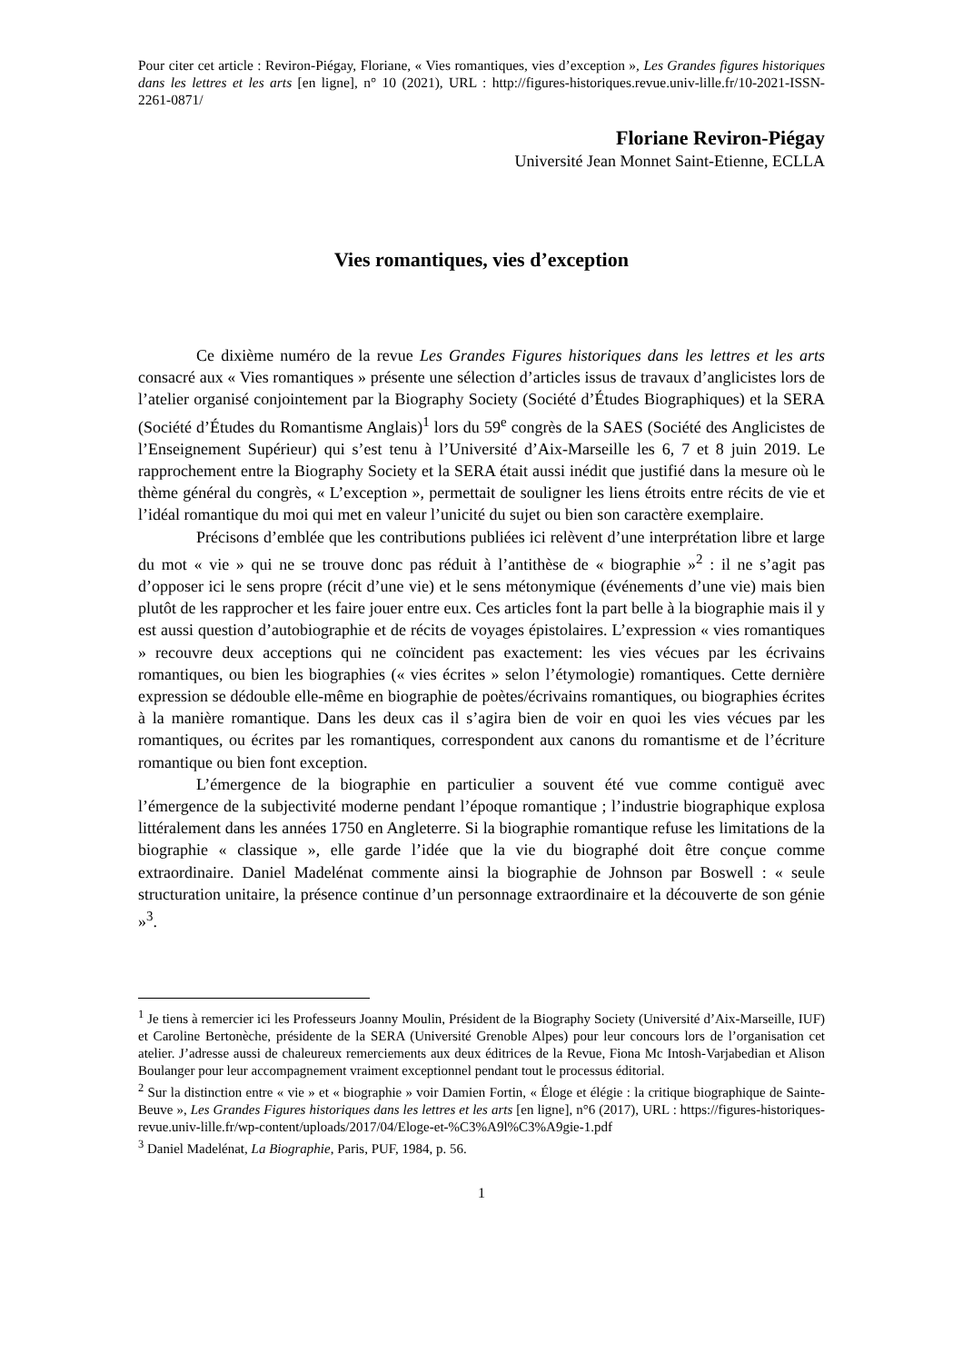Pour citer cet article : Reviron-Piégay, Floriane, « Vies romantiques, vies d’exception », Les Grandes figures historiques dans les lettres et les arts [en ligne], n° 10 (2021), URL : http://figures-historiques.revue.univ-lille.fr/10-2021-ISSN-2261-0871/
Floriane Reviron-Piégay
Université Jean Monnet Saint-Etienne, ECLLA
Vies romantiques, vies d’exception
Ce dixième numéro de la revue Les Grandes Figures historiques dans les lettres et les arts consacré aux « Vies romantiques » présente une sélection d’articles issus de travaux d’anglicistes lors de l’atelier organisé conjointement par la Biography Society (Société d’Études Biographiques) et la SERA (Société d’Études du Romantisme Anglais)<sup>1</sup> lors du 59<sup>e</sup> congrès de la SAES (Société des Anglicistes de l’Enseignement Supérieur) qui s’est tenu à l’Université d’Aix-Marseille les 6, 7 et 8 juin 2019. Le rapprochement entre la Biography Society et la SERA était aussi inédit que justifié dans la mesure où le thème général du congrès, « L’exception », permettait de souligner les liens étroits entre récits de vie et l’idéal romantique du moi qui met en valeur l’unicité du sujet ou bien son caractère exemplaire.
Précisons d’emblée que les contributions publiées ici relèvent d’une interprétation libre et large du mot « vie » qui ne se trouve donc pas réduit à l’antithèse de « biographie »<sup>2</sup> : il ne s’agit pas d’opposer ici le sens propre (récit d’une vie) et le sens métonymique (événements d’une vie) mais bien plutôt de les rapprocher et les faire jouer entre eux. Ces articles font la part belle à la biographie mais il y est aussi question d’autobiographie et de récits de voyages épistolaires. L’expression « vies romantiques » recouvre deux acceptions qui ne coïncident pas exactement: les vies vécues par les écrivains romantiques, ou bien les biographies (« vies écrites » selon l’étymologie) romantiques. Cette dernière expression se dédouble elle-même en biographie de poètes/écrivains romantiques, ou biographies écrites à la manière romantique. Dans les deux cas il s’agira bien de voir en quoi les vies vécues par les romantiques, ou écrites par les romantiques, correspondent aux canons du romantisme et de l’écriture romantique ou bien font exception.
L’émergence de la biographie en particulier a souvent été vue comme contiguë avec l’émergence de la subjectivité moderne pendant l’époque romantique ; l’industrie biographique explosa littéralement dans les années 1750 en Angleterre. Si la biographie romantique refuse les limitations de la biographie « classique », elle garde l’idée que la vie du biographé doit être conçue comme extraordinaire. Daniel Madelénat commente ainsi la biographie de Johnson par Boswell : « seule structuration unitaire, la présence continue d’un personnage extraordinaire et la découverte de son génie »<sup>3</sup>.
<sup>1</sup> Je tiens à remercier ici les Professeurs Joanny Moulin, Président de la Biography Society (Université d’Aix-Marseille, IUF) et Caroline Bertonèche, présidente de la SERA (Université Grenoble Alpes) pour leur concours lors de l’organisation cet atelier. J’adresse aussi de chaleureux remerciements aux deux éditrices de la Revue, Fiona Mc Intosh-Varjabedian et Alison Boulanger pour leur accompagnement vraiment exceptionnel pendant tout le processus éditorial.
<sup>2</sup> Sur la distinction entre « vie » et « biographie » voir Damien Fortin, « Éloge et élégie : la critique biographique de Sainte-Beuve », Les Grandes Figures historiques dans les lettres et les arts [en ligne], n°6 (2017), URL : https://figures-historiques-revue.univ-lille.fr/wp-content/uploads/2017/04/Eloge-et-%C3%A9l%C3%A9gie-1.pdf
<sup>3</sup> Daniel Madelénat, La Biographie, Paris, PUF, 1984, p. 56.
1